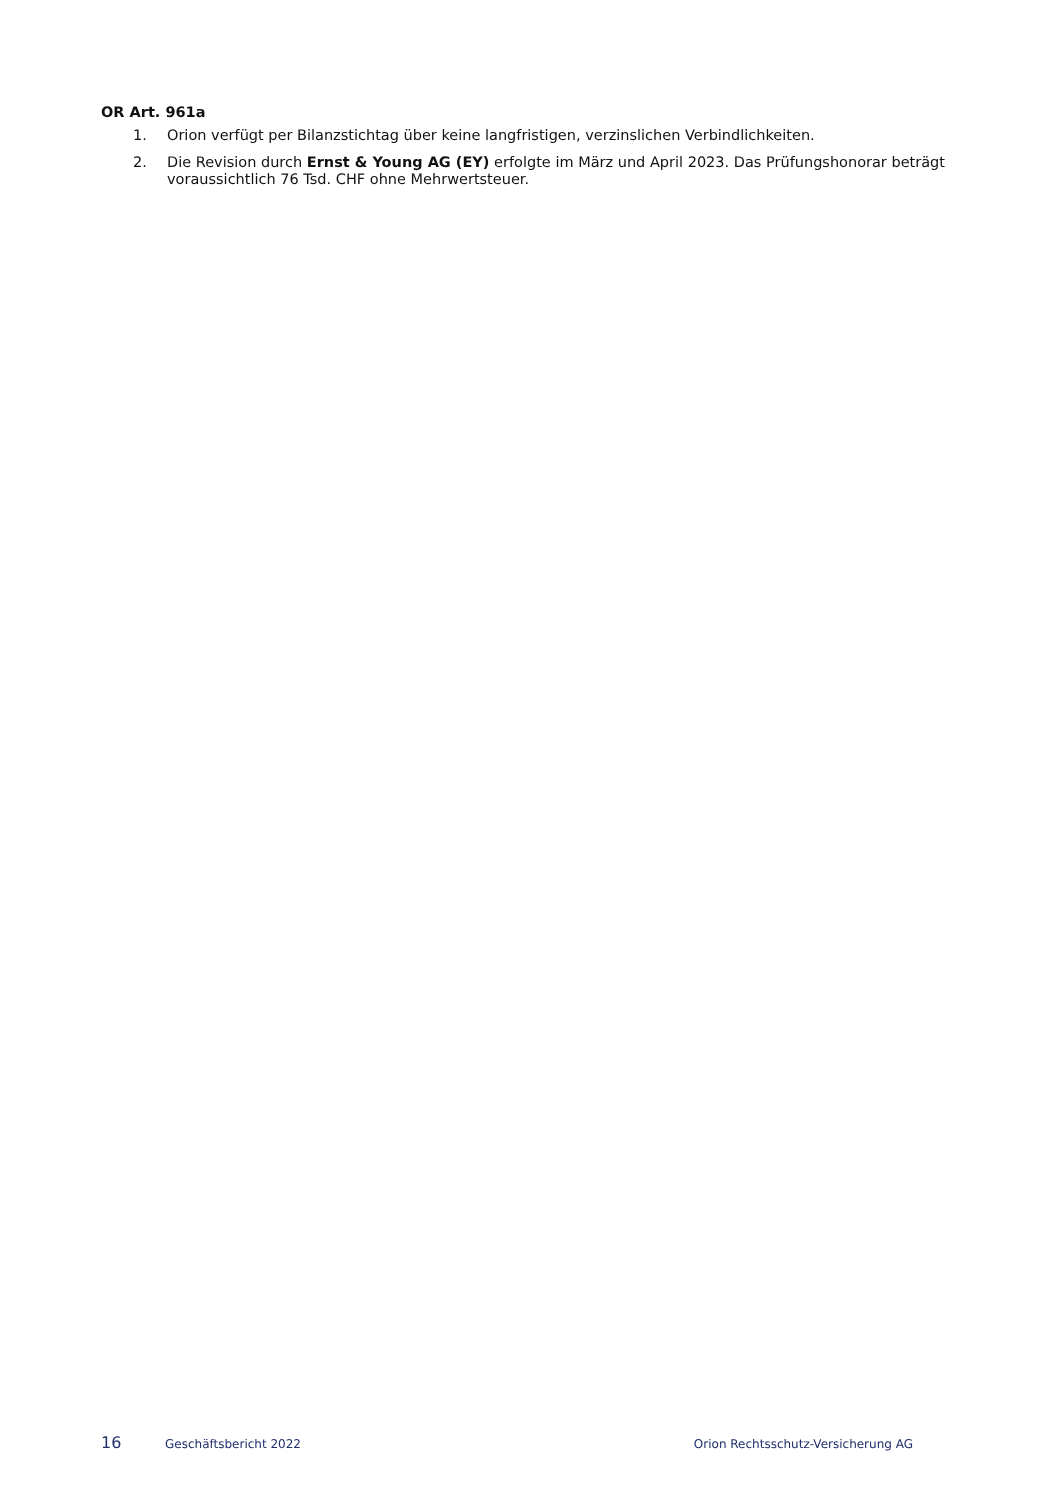OR Art. 961a
1. Orion verfügt per Bilanzstichtag über keine langfristigen, verzinslichen Verbindlichkeiten.
2. Die Revision durch Ernst & Young AG (EY) erfolgte im März und April 2023. Das Prüfungshonorar beträgt voraussichtlich 76 Tsd. CHF ohne Mehrwertsteuer.
16 Geschäftsbericht 2022 Orion Rechtsschutz-Versicherung AG